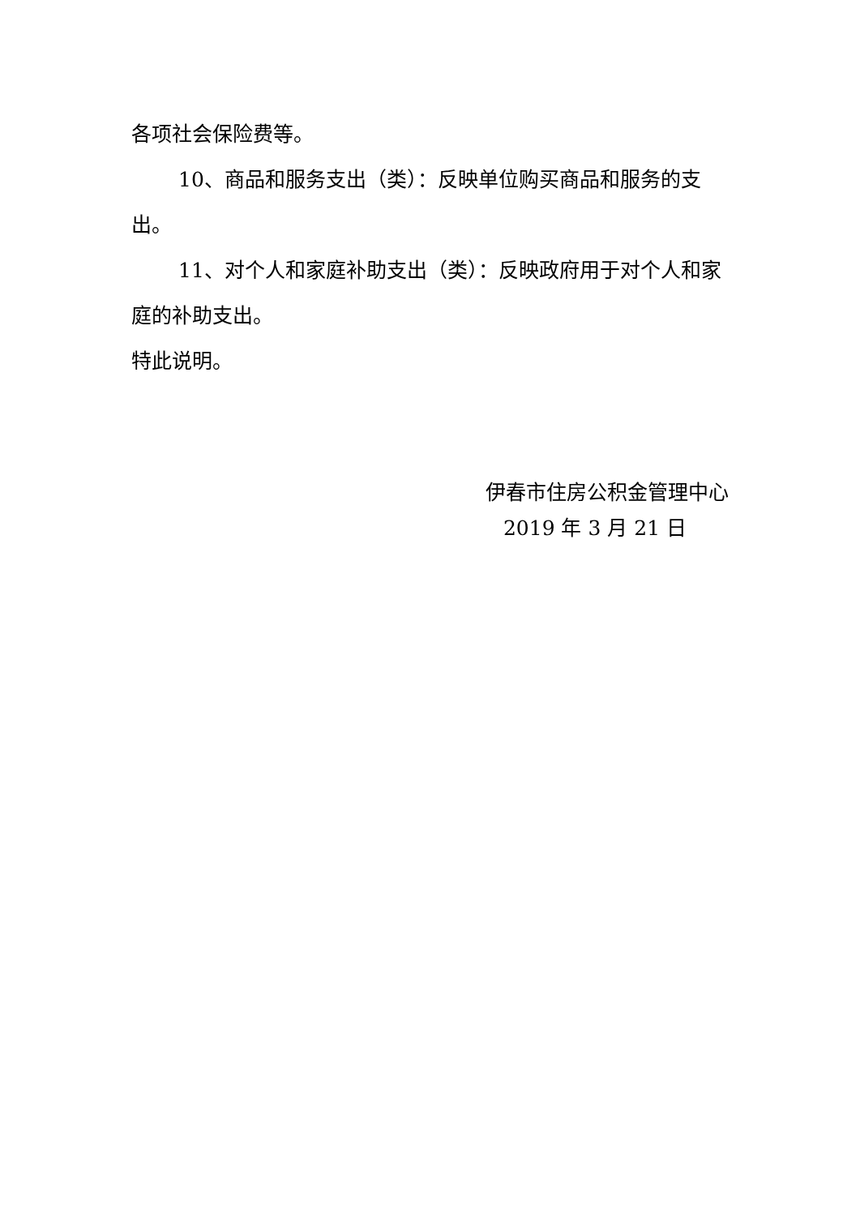各项社会保险费等。
10、商品和服务支出（类）：反映单位购买商品和服务的支出。
11、对个人和家庭补助支出（类）：反映政府用于对个人和家庭的补助支出。
特此说明。
伊春市住房公积金管理中心
2019 年 3 月 21 日